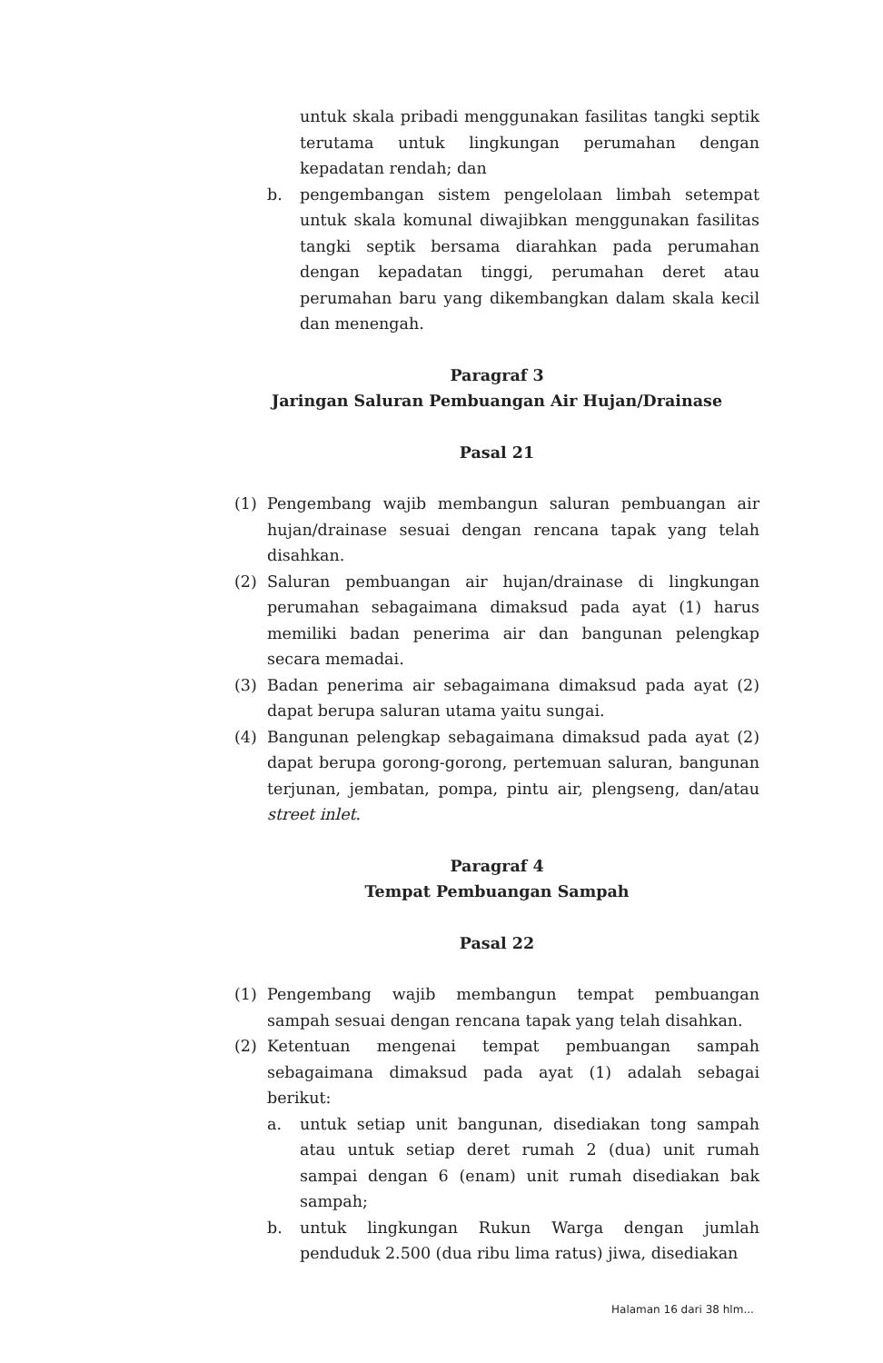untuk skala pribadi menggunakan fasilitas tangki septik terutama untuk lingkungan perumahan dengan kepadatan rendah; dan
b. pengembangan sistem pengelolaan limbah setempat untuk skala komunal diwajibkan menggunakan fasilitas tangki septik bersama diarahkan pada perumahan dengan kepadatan tinggi, perumahan deret atau perumahan baru yang dikembangkan dalam skala kecil dan menengah.
Paragraf 3
Jaringan Saluran Pembuangan Air Hujan/Drainase
Pasal 21
(1) Pengembang wajib membangun saluran pembuangan air hujan/drainase sesuai dengan rencana tapak yang telah disahkan.
(2) Saluran pembuangan air hujan/drainase di lingkungan perumahan sebagaimana dimaksud pada ayat (1) harus memiliki badan penerima air dan bangunan pelengkap secara memadai.
(3) Badan penerima air sebagaimana dimaksud pada ayat (2) dapat berupa saluran utama yaitu sungai.
(4) Bangunan pelengkap sebagaimana dimaksud pada ayat (2) dapat berupa gorong-gorong, pertemuan saluran, bangunan terjunan, jembatan, pompa, pintu air, plengseng, dan/atau street inlet.
Paragraf 4
Tempat Pembuangan Sampah
Pasal 22
(1) Pengembang wajib membangun tempat pembuangan sampah sesuai dengan rencana tapak yang telah disahkan.
(2) Ketentuan mengenai tempat pembuangan sampah sebagaimana dimaksud pada ayat (1) adalah sebagai berikut:
a. untuk setiap unit bangunan, disediakan tong sampah atau untuk setiap deret rumah 2 (dua) unit rumah sampai dengan 6 (enam) unit rumah disediakan bak sampah;
b. untuk lingkungan Rukun Warga dengan jumlah penduduk 2.500 (dua ribu lima ratus) jiwa, disediakan
Halaman 16 dari 38 hlm...